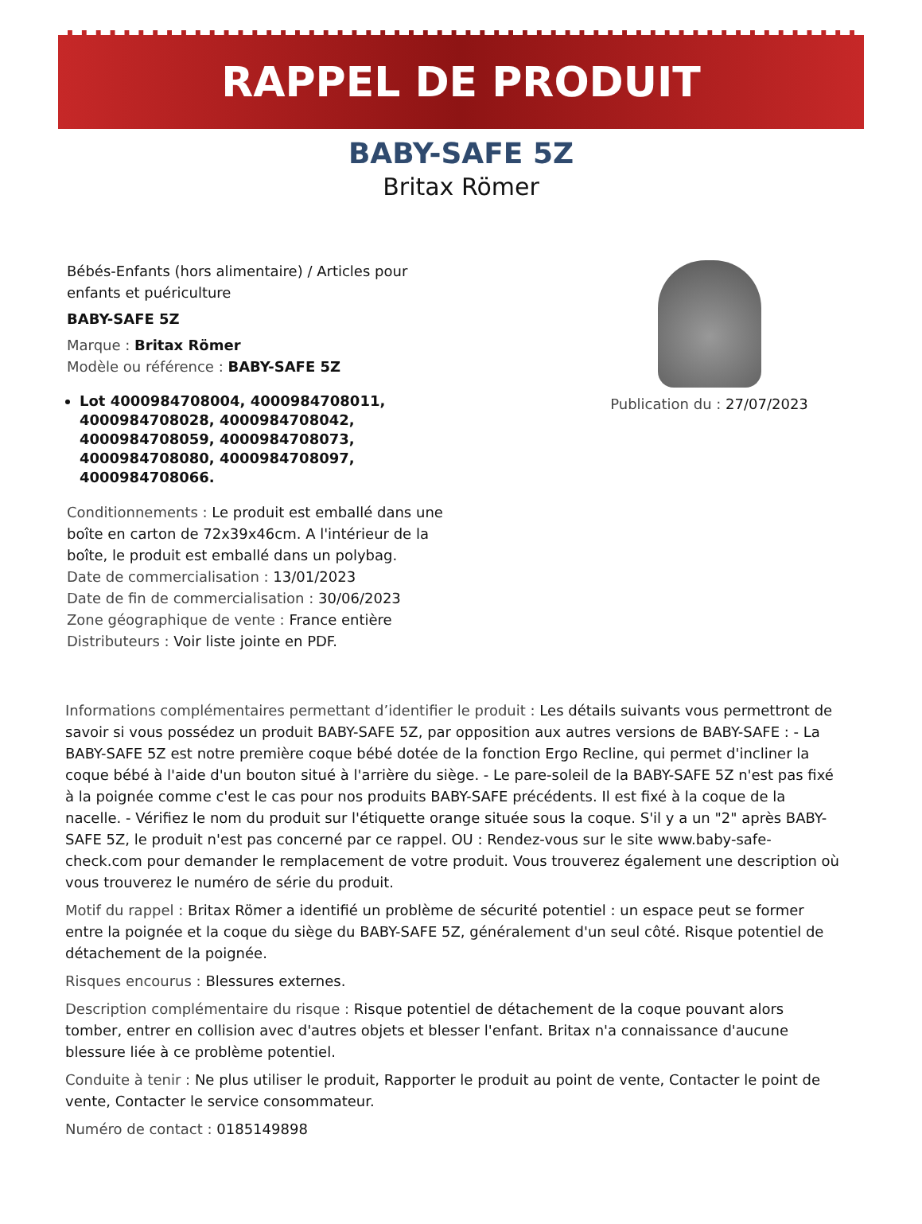RAPPEL DE PRODUIT
BABY-SAFE 5Z
Britax Römer
Bébés-Enfants (hors alimentaire) / Articles pour enfants et puériculture
BABY-SAFE 5Z
Marque : Britax Römer
Modèle ou référence : BABY-SAFE 5Z
Lot 4000984708004, 4000984708011, 4000984708028, 4000984708042, 4000984708059, 4000984708073, 4000984708080, 4000984708097, 4000984708066.
Conditionnements : Le produit est emballé dans une boîte en carton de 72x39x46cm. A l'intérieur de la boîte, le produit est emballé dans un polybag.
Date de commercialisation : 13/01/2023
Date de fin de commercialisation : 30/06/2023
Zone géographique de vente : France entière
Distributeurs : Voir liste jointe en PDF.
Publication du : 27/07/2023
Informations complémentaires permettant d’identifier le produit : Les détails suivants vous permettront de savoir si vous possédez un produit BABY-SAFE 5Z, par opposition aux autres versions de BABY-SAFE : - La BABY-SAFE 5Z est notre première coque bébé dotée de la fonction Ergo Recline, qui permet d'incliner la coque bébé à l'aide d'un bouton situé à l'arrière du siège. - Le pare-soleil de la BABY-SAFE 5Z n'est pas fixé à la poignée comme c'est le cas pour nos produits BABY-SAFE précédents. Il est fixé à la coque de la nacelle. - Vérifiez le nom du produit sur l'étiquette orange située sous la coque. S'il y a un "2" après BABY-SAFE 5Z, le produit n'est pas concerné par ce rappel. OU : Rendez-vous sur le site www.baby-safe-check.com pour demander le remplacement de votre produit. Vous trouverez également une description où vous trouverez le numéro de série du produit.
Motif du rappel : Britax Römer a identifié un problème de sécurité potentiel : un espace peut se former entre la poignée et la coque du siège du BABY-SAFE 5Z, généralement d'un seul côté. Risque potentiel de détachement de la poignée.
Risques encourus : Blessures externes.
Description complémentaire du risque : Risque potentiel de détachement de la coque pouvant alors tomber, entrer en collision avec d'autres objets et blesser l'enfant. Britax n'a connaissance d'aucune blessure liée à ce problème potentiel.
Conduite à tenir : Ne plus utiliser le produit, Rapporter le produit au point de vente, Contacter le point de vente, Contacter le service consommateur.
Numéro de contact : 0185149898